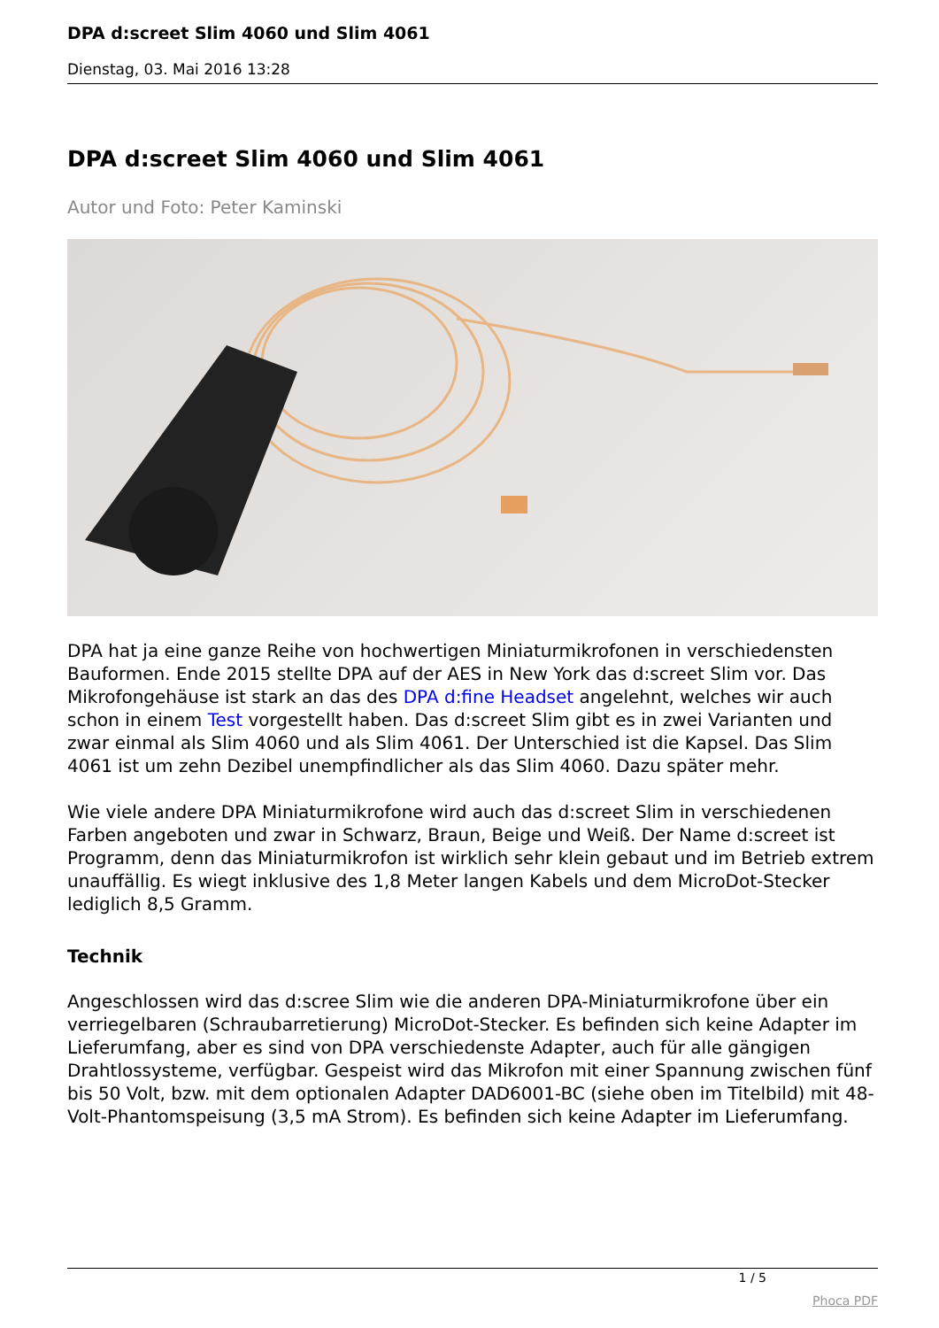DPA d:screet Slim 4060 und Slim 4061
Dienstag, 03. Mai 2016 13:28
DPA d:screet Slim 4060 und Slim 4061
Autor und Foto: Peter Kaminski
DPA hat ja eine ganze Reihe von hochwertigen Miniaturmikrofonen in verschiedensten Bauformen. Ende 2015 stellte DPA auf der AES in New York das d:screet Slim vor. Das Mikrofongehäuse ist stark an das des DPA d:fine Headset angelehnt, welches wir auch schon in einem Test vorgestellt haben. Das d:screet Slim gibt es in zwei Varianten und zwar einmal als Slim 4060 und als Slim 4061. Der Unterschied ist die Kapsel. Das Slim 4061 ist um zehn Dezibel unempfindlicher als das Slim 4060. Dazu später mehr.
Wie viele andere DPA Miniaturmikrofone wird auch das d:screet Slim in verschiedenen Farben angeboten und zwar in Schwarz, Braun, Beige und Weiß. Der Name d:screet ist Programm, denn das Miniaturmikrofon ist wirklich sehr klein gebaut und im Betrieb extrem unauffällig. Es wiegt inklusive des 1,8 Meter langen Kabels und dem MicroDot-Stecker lediglich 8,5 Gramm.
Technik
Angeschlossen wird das d:scree Slim wie die anderen DPA-Miniaturmikrofone über ein verriegelbaren (Schraubarretierung) MicroDot-Stecker. Es befinden sich keine Adapter im Lieferumfang, aber es sind von DPA verschiedenste Adapter, auch für alle gängigen Drahtlossysteme, verfügbar. Gespeist wird das Mikrofon mit einer Spannung zwischen fünf bis 50 Volt, bzw. mit dem optionalen Adapter DAD6001-BC (siehe oben im Titelbild) mit 48-Volt-Phantomspeisung (3,5 mA Strom). Es befinden sich keine Adapter im Lieferumfang.
1 / 5
Phoca PDF